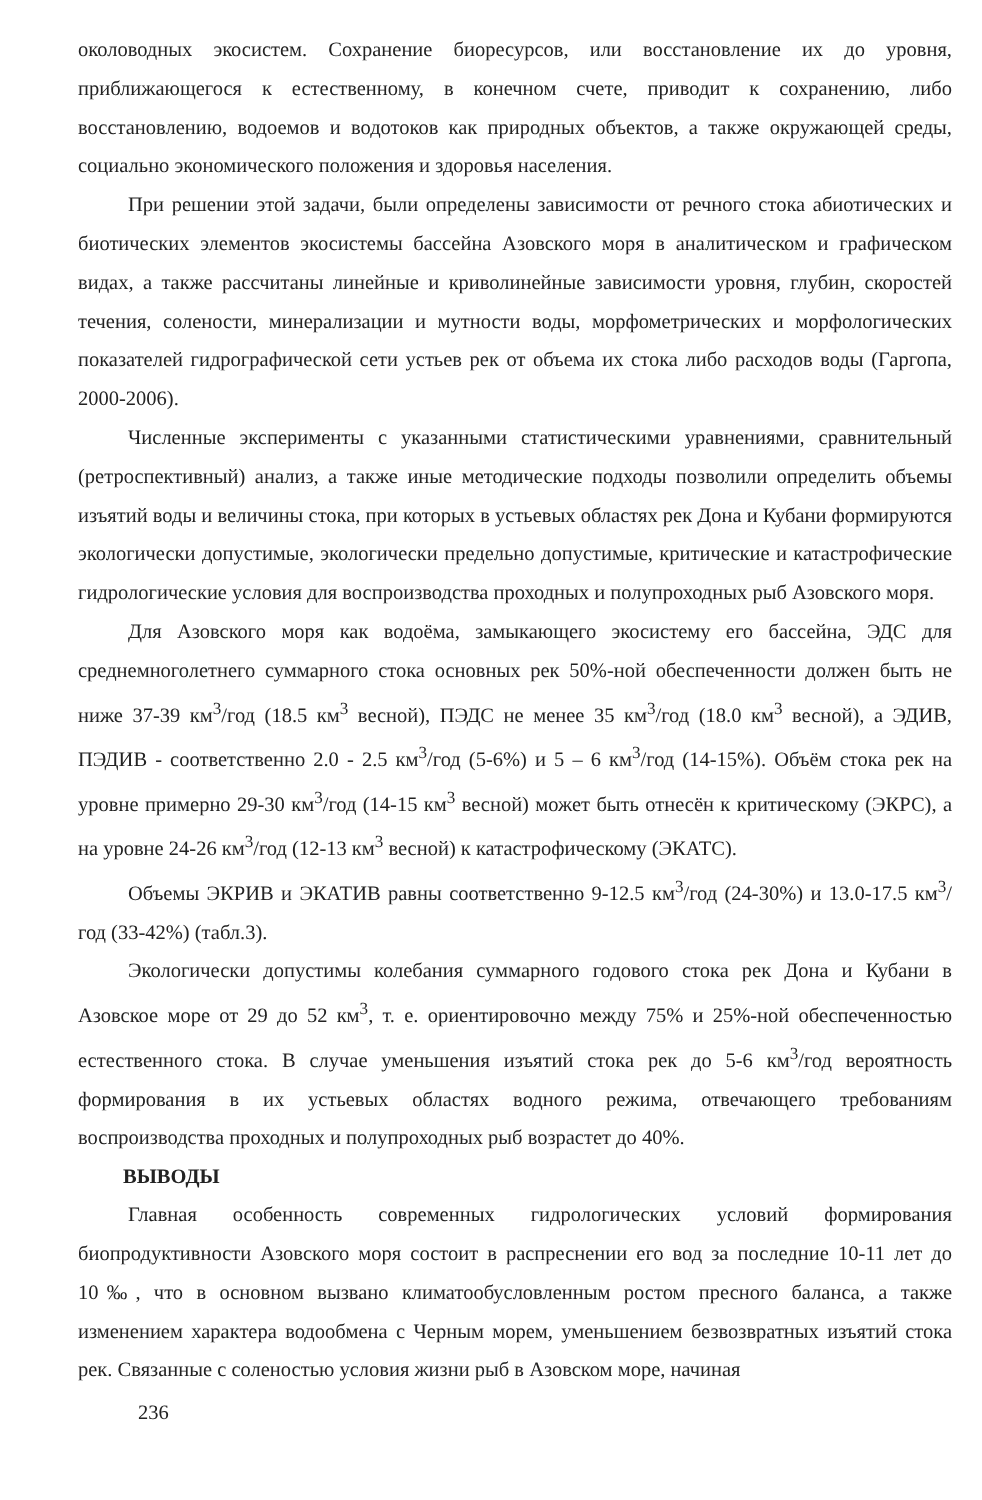околоводных экосистем. Сохранение биоресурсов, или восстановление их до уровня, приближающегося к естественному, в конечном счете, приводит к сохранению, либо восстановлению, водоемов и водотоков как природных объектов, а также окружающей среды, социально экономического положения и здоровья населения.
При решении этой задачи, были определены зависимости от речного стока абиотических и биотических элементов экосистемы бассейна Азовского моря в аналитическом и графическом видах, а также рассчитаны линейные и криволинейные зависимости уровня, глубин, скоростей течения, солености, минерализации и мутности воды, морфометрических и морфологических показателей гидрографической сети устьев рек от объема их стока либо расходов воды (Гаргопа, 2000-2006).
Численные эксперименты с указанными статистическими уравнениями, сравнительный (ретроспективный) анализ, а также иные методические подходы позволили определить объемы изъятий воды и величины стока, при которых в устьевых областях рек Дона и Кубани формируются экологически допустимые, экологически предельно допустимые, критические и катастрофические гидрологические условия для воспроизводства проходных и полупроходных рыб Азовского моря.
Для Азовского моря как водоёма, замыкающего экосистему его бассейна, ЭДС для среднемноголетнего суммарного стока основных рек 50%-ной обеспеченности должен быть не ниже 37-39 км<sup>3</sup>/год (18.5 км<sup>3</sup> весной), ПЭДС не менее 35 км<sup>3</sup>/год (18.0 км<sup>3</sup> весной), а ЭДИВ, ПЭДИВ - соответственно 2.0 - 2.5 км<sup>3</sup>/год (5-6%) и 5 – 6 км<sup>3</sup>/год (14-15%). Объём стока рек на уровне примерно 29-30 км<sup>3</sup>/год (14-15 км<sup>3</sup> весной) может быть отнесён к критическому (ЭКРС), а на уровне 24-26 км<sup>3</sup>/год (12-13 км<sup>3</sup> весной) к катастрофическому (ЭКАТС).
Объемы ЭКРИВ и ЭКАТИВ равны соответственно 9-12.5 км<sup>3</sup>/год (24-30%) и 13.0-17.5 км<sup>3</sup>/год (33-42%) (табл.3).
Экологически допустимы колебания суммарного годового стока рек Дона и Кубани в Азовское море от 29 до 52 км<sup>3</sup>, т. е. ориентировочно между 75% и 25%-ной обеспеченностью естественного стока. В случае уменьшения изъятий стока рек до 5-6 км<sup>3</sup>/год вероятность формирования в их устьевых областях водного режима, отвечающего требованиям воспроизводства проходных и полупроходных рыб возрастет до 40%.
ВЫВОДЫ
Главная особенность современных гидрологических условий формирования биопродуктивности Азовского моря состоит в распреснении его вод за последние 10-11 лет до 10‰, что в основном вызвано климатообусловленным ростом пресного баланса, а также изменением характера водообмена с Черным морем, уменьшением безвозвратных изъятий стока рек. Связанные с соленостью условия жизни рыб в Азовском море, начиная
236